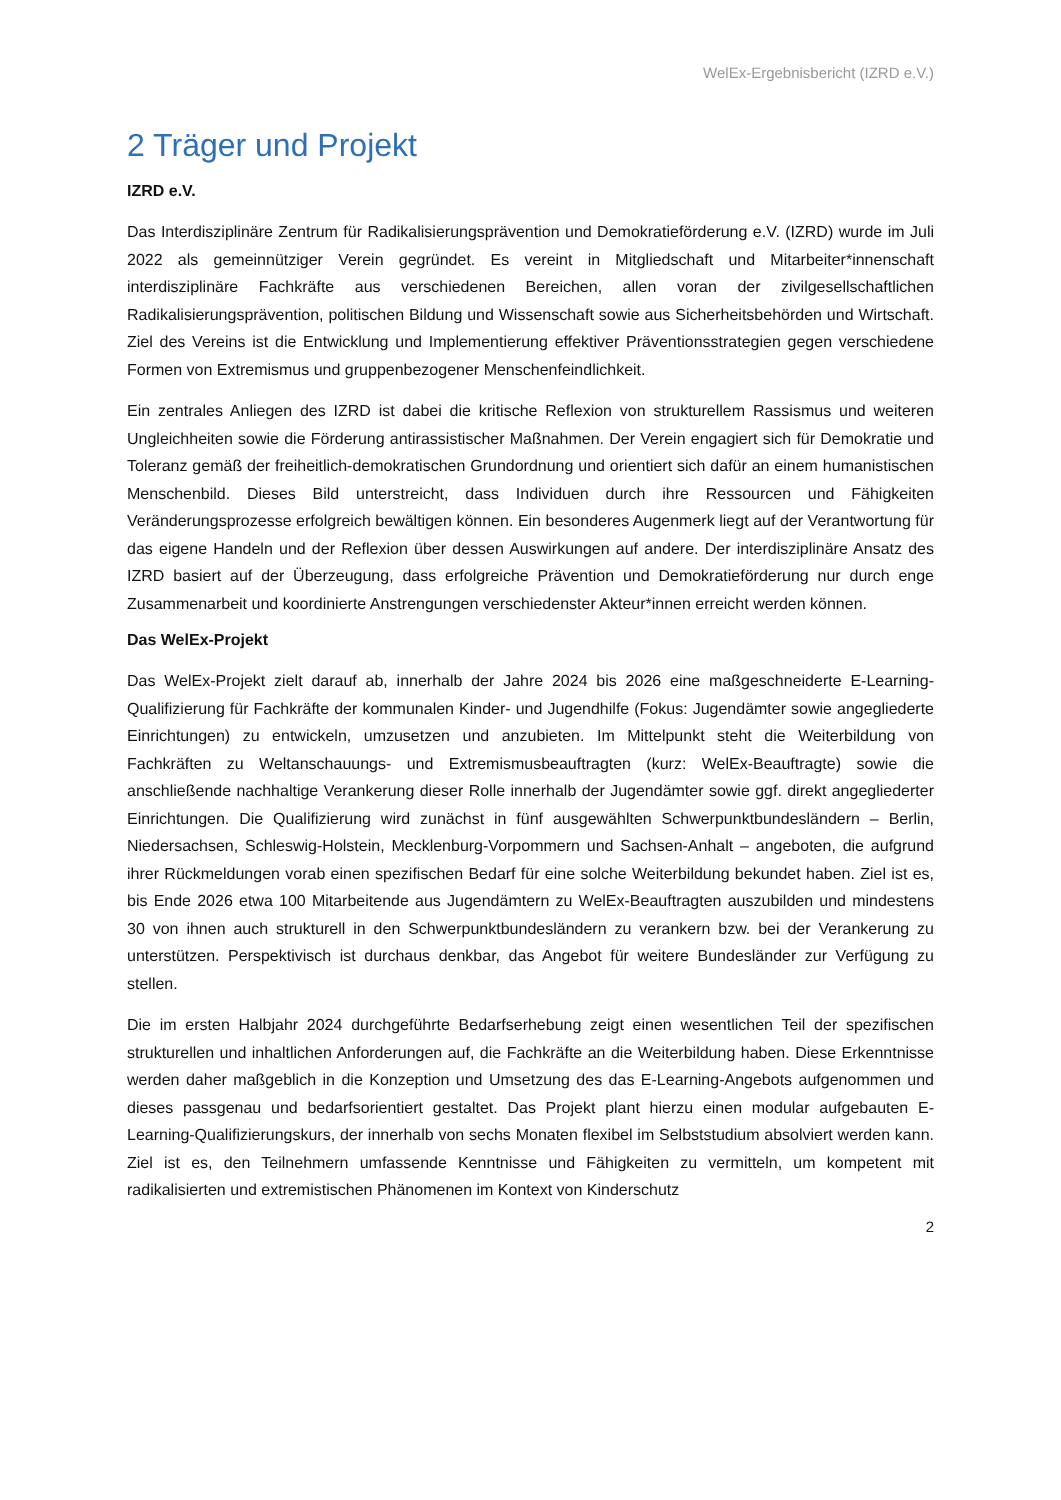WelEx-Ergebnisbericht (IZRD e.V.)
2 Träger und Projekt
IZRD e.V.
Das Interdisziplinäre Zentrum für Radikalisierungsprävention und Demokratieförderung e.V. (IZRD) wurde im Juli 2022 als gemeinnütziger Verein gegründet. Es vereint in Mitgliedschaft und Mitarbeiter*innenschaft interdisziplinäre Fachkräfte aus verschiedenen Bereichen, allen voran der zivilgesellschaftlichen Radikalisierungsprävention, politischen Bildung und Wissenschaft sowie aus Sicherheitsbehörden und Wirtschaft. Ziel des Vereins ist die Entwicklung und Implementierung effektiver Präventionsstrategien gegen verschiedene Formen von Extremismus und gruppenbezogener Menschenfeindlichkeit.
Ein zentrales Anliegen des IZRD ist dabei die kritische Reflexion von strukturellem Rassismus und weiteren Ungleichheiten sowie die Förderung antirassistischer Maßnahmen. Der Verein engagiert sich für Demokratie und Toleranz gemäß der freiheitlich-demokratischen Grundordnung und orientiert sich dafür an einem humanistischen Menschenbild. Dieses Bild unterstreicht, dass Individuen durch ihre Ressourcen und Fähigkeiten Veränderungsprozesse erfolgreich bewältigen können. Ein besonderes Augenmerk liegt auf der Verantwortung für das eigene Handeln und der Reflexion über dessen Auswirkungen auf andere. Der interdisziplinäre Ansatz des IZRD basiert auf der Überzeugung, dass erfolgreiche Prävention und Demokratieförderung nur durch enge Zusammenarbeit und koordinierte Anstrengungen verschiedenster Akteur*innen erreicht werden können.
Das WelEx-Projekt
Das WelEx-Projekt zielt darauf ab, innerhalb der Jahre 2024 bis 2026 eine maßgeschneiderte E-Learning-Qualifizierung für Fachkräfte der kommunalen Kinder- und Jugendhilfe (Fokus: Jugendämter sowie angegliederte Einrichtungen) zu entwickeln, umzusetzen und anzubieten. Im Mittelpunkt steht die Weiterbildung von Fachkräften zu Weltanschauungs- und Extremismusbeauftragten (kurz: WelEx-Beauftragte) sowie die anschließende nachhaltige Verankerung dieser Rolle innerhalb der Jugendämter sowie ggf. direkt angegliederter Einrichtungen. Die Qualifizierung wird zunächst in fünf ausgewählten Schwerpunktbundesländern – Berlin, Niedersachsen, Schleswig-Holstein, Mecklenburg-Vorpommern und Sachsen-Anhalt – angeboten, die aufgrund ihrer Rückmeldungen vorab einen spezifischen Bedarf für eine solche Weiterbildung bekundet haben. Ziel ist es, bis Ende 2026 etwa 100 Mitarbeitende aus Jugendämtern zu WelEx-Beauftragten auszubilden und mindestens 30 von ihnen auch strukturell in den Schwerpunktbundesländern zu verankern bzw. bei der Verankerung zu unterstützen. Perspektivisch ist durchaus denkbar, das Angebot für weitere Bundesländer zur Verfügung zu stellen.
Die im ersten Halbjahr 2024 durchgeführte Bedarfserhebung zeigt einen wesentlichen Teil der spezifischen strukturellen und inhaltlichen Anforderungen auf, die Fachkräfte an die Weiterbildung haben. Diese Erkenntnisse werden daher maßgeblich in die Konzeption und Umsetzung des das E-Learning-Angebots aufgenommen und dieses passgenau und bedarfsorientiert gestaltet. Das Projekt plant hierzu einen modular aufgebauten E-Learning-Qualifizierungskurs, der innerhalb von sechs Monaten flexibel im Selbststudium absolviert werden kann. Ziel ist es, den Teilnehmern umfassende Kenntnisse und Fähigkeiten zu vermitteln, um kompetent mit radikalisierten und extremistischen Phänomenen im Kontext von Kinderschutz
2